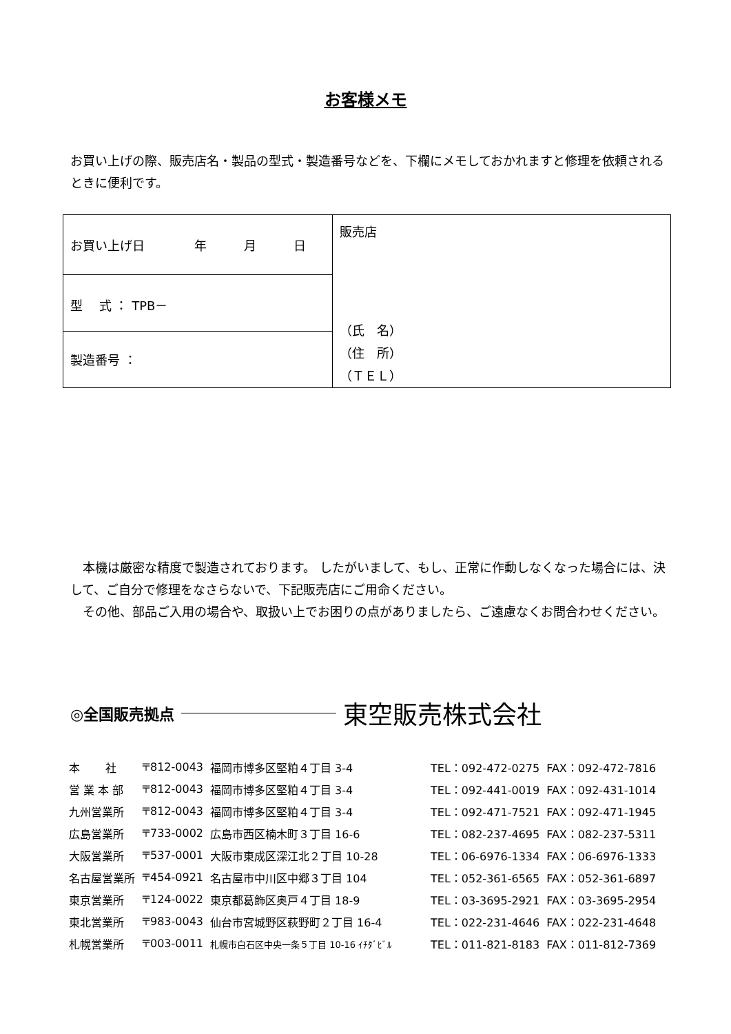お客様メモ
お買い上げの際、販売店名・製品の型式・製造番号などを、下欄にメモしておかれますと修理を依頼されるときに便利です。
| お買い上げ日 年 月 日 | 販売店 （氏 名） （住 所） （ＴＥＬ） |
| 型 式 ： TPB－ | |
| 製造番号 ： | |
　本機は厳密な精度で製造されております。 したがいまして、もし、正常に作動しなくなった場合には、決して、ご自分で修理をなさらないで、下記販売店にご用命ください。
　その他、部品ご入用の場合や、取扱い上でお困りの点がありましたら、ご遠慮なくお問合わせください。
◎全国販売拠点 東空販売株式会社
| 本 社 | 〒812-0043 | 福岡市博多区堅粕４丁目 3-4 | TEL：092-472-0275 | FAX：092-472-7816 |
| 営 業 本 部 | 〒812-0043 | 福岡市博多区堅粕４丁目 3-4 | TEL：092-441-0019 | FAX：092-431-1014 |
| 九州営業所 | 〒812-0043 | 福岡市博多区堅粕４丁目 3-4 | TEL：092-471-7521 | FAX：092-471-1945 |
| 広島営業所 | 〒733-0002 | 広島市西区楠木町３丁目 16-6 | TEL：082-237-4695 | FAX：082-237-5311 |
| 大阪営業所 | 〒537-0001 | 大阪市東成区深江北２丁目 10-28 | TEL：06-6976-1334 | FAX：06-6976-1333 |
| 名古屋営業所 | 〒454-0921 | 名古屋市中川区中郷３丁目 104 | TEL：052-361-6565 | FAX：052-361-6897 |
| 東京営業所 | 〒124-0022 | 東京都葛飾区奥戸４丁目 18-9 | TEL：03-3695-2921 | FAX：03-3695-2954 |
| 東北営業所 | 〒983-0043 | 仙台市宮城野区萩野町２丁目 16-4 | TEL：022-231-4646 | FAX：022-231-4648 |
| 札幌営業所 | 〒003-0011 | 札幌市白石区中央一条５丁目 10-16 ｲﾁﾀﾞﾋﾞﾙ | TEL：011-821-8183 | FAX：011-812-7369 |